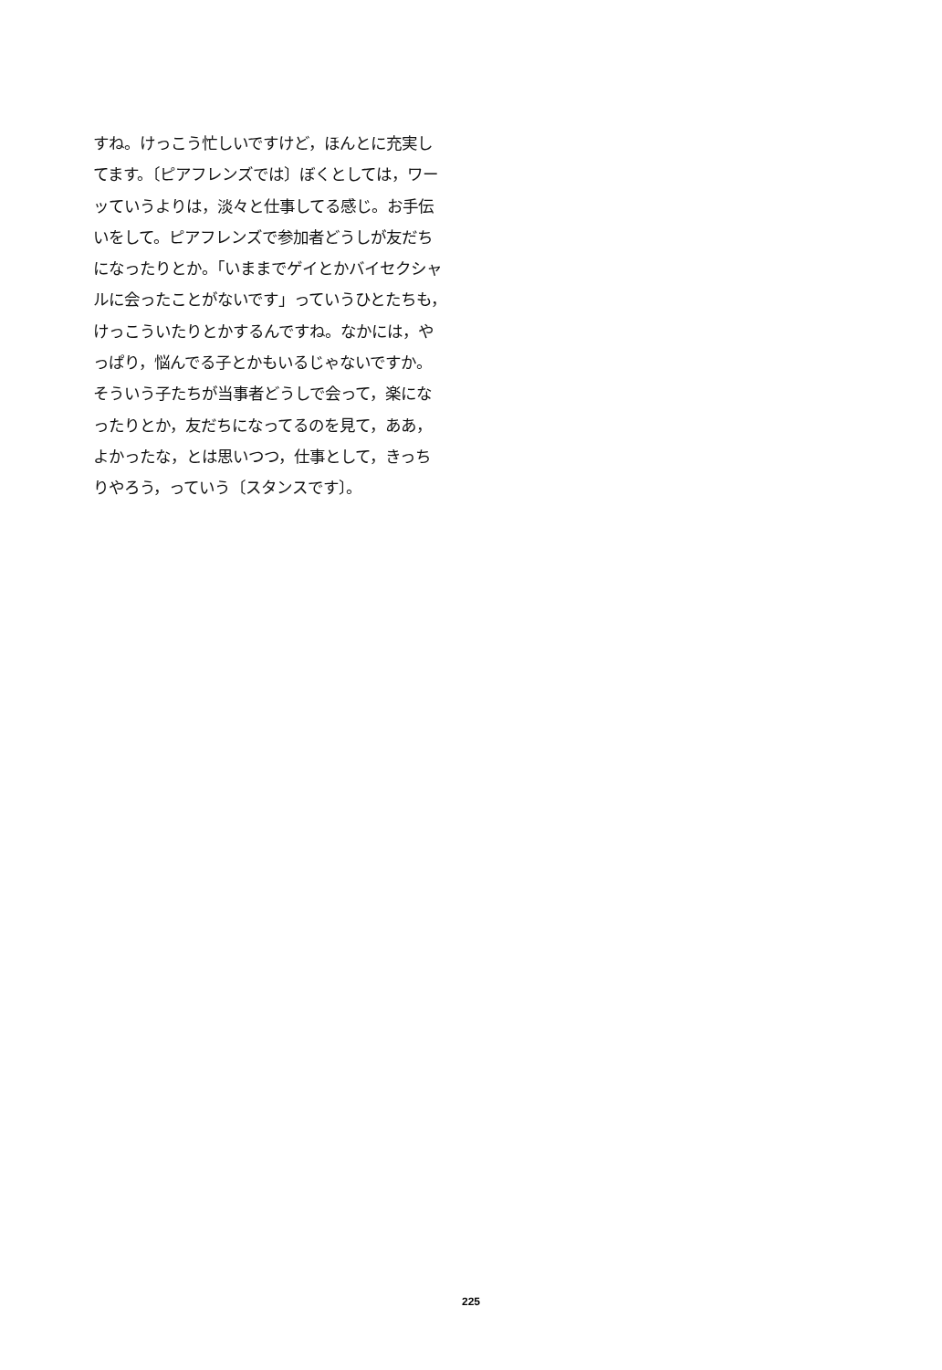すね。けっこう忙しいですけど，ほんとに充実し
てます。〔ピアフレンズでは〕ぼくとしては，ワー
ッていうよりは，淡々と仕事してる感じ。お手伝
いをして。ピアフレンズで参加者どうしが友だち
になったりとか。「いままでゲイとかバイセクシャ
ルに会ったことがないです」っていうひとたちも，
けっこういたりとかするんですね。なかには，や
っぱり，悩んでる子とかもいるじゃないですか。
そういう子たちが当事者どうしで会って，楽にな
ったりとか，友だちになってるのを見て，ああ，
よかったな，とは思いつつ，仕事として，きっち
りやろう，っていう〔スタンスです〕。
225